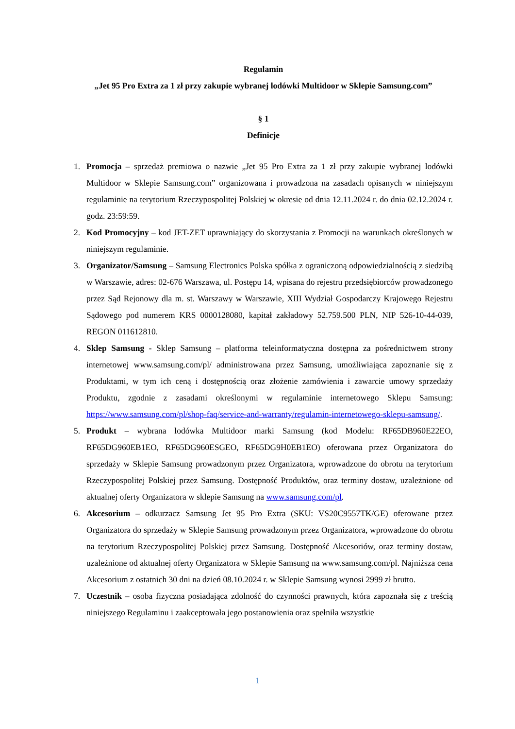Regulamin
„Jet 95 Pro Extra za 1 zł przy zakupie wybranej lodówki Multidoor w Sklepie Samsung.com”
§ 1
Definicje
1. Promocja – sprzedaż premiowa o nazwie „Jet 95 Pro Extra za 1 zł przy zakupie wybranej lodówki Multidoor w Sklepie Samsung.com” organizowana i prowadzona na zasadach opisanych w niniejszym regulaminie na terytorium Rzeczypospolitej Polskiej w okresie od dnia 12.11.2024 r. do dnia 02.12.2024 r. godz. 23:59:59.
2. Kod Promocyjny – kod JET-ZET uprawniający do skorzystania z Promocji na warunkach określonych w niniejszym regulaminie.
3. Organizator/Samsung – Samsung Electronics Polska spółka z ograniczoną odpowiedzialnością z siedzibą w Warszawie, adres: 02-676 Warszawa, ul. Postępu 14, wpisana do rejestru przedsiębiorców prowadzonego przez Sąd Rejonowy dla m. st. Warszawy w Warszawie, XIII Wydział Gospodarczy Krajowego Rejestru Sądowego pod numerem KRS 0000128080, kapitał zakładowy 52.759.500 PLN, NIP 526-10-44-039, REGON 011612810.
4. Sklep Samsung - Sklep Samsung – platforma teleinformatyczna dostępna za pośrednictwem strony internetowej www.samsung.com/pl/ administrowana przez Samsung, umożliwiająca zapoznanie się z Produktami, w tym ich ceną i dostępnością oraz złożenie zamówienia i zawarcie umowy sprzedaży Produktu, zgodnie z zasadami określonymi w regulaminie internetowego Sklepu Samsung: https://www.samsung.com/pl/shop-faq/service-and-warranty/regulamin-internetowego-sklepu-samsung/.
5. Produkt – wybrana lodówka Multidoor marki Samsung (kod Modelu: RF65DB960E22EO, RF65DG960EB1EO, RF65DG960ESGEO, RF65DG9H0EB1EO) oferowana przez Organizatora do sprzedaży w Sklepie Samsung prowadzonym przez Organizatora, wprowadzone do obrotu na terytorium Rzeczypospolitej Polskiej przez Samsung. Dostępność Produktów, oraz terminy dostaw, uzależnione od aktualnej oferty Organizatora w sklepie Samsung na www.samsung.com/pl.
6. Akcesorium – odkurzacz Samsung Jet 95 Pro Extra (SKU: VS20C9557TK/GE) oferowane przez Organizatora do sprzedaży w Sklepie Samsung prowadzonym przez Organizatora, wprowadzone do obrotu na terytorium Rzeczypospolitej Polskiej przez Samsung. Dostępność Akcesoriów, oraz terminy dostaw, uzależnione od aktualnej oferty Organizatora w Sklepie Samsung na www.samsung.com/pl. Najniższa cena Akcesorium z ostatnich 30 dni na dzień 08.10.2024 r. w Sklepie Samsung wynosi 2999 zł brutto.
7. Uczestnik – osoba fizyczna posiadająca zdolność do czynności prawnych, która zapoznała się z treścią niniejszego Regulaminu i zaakceptowała jego postanowienia oraz spełniła wszystkie
1